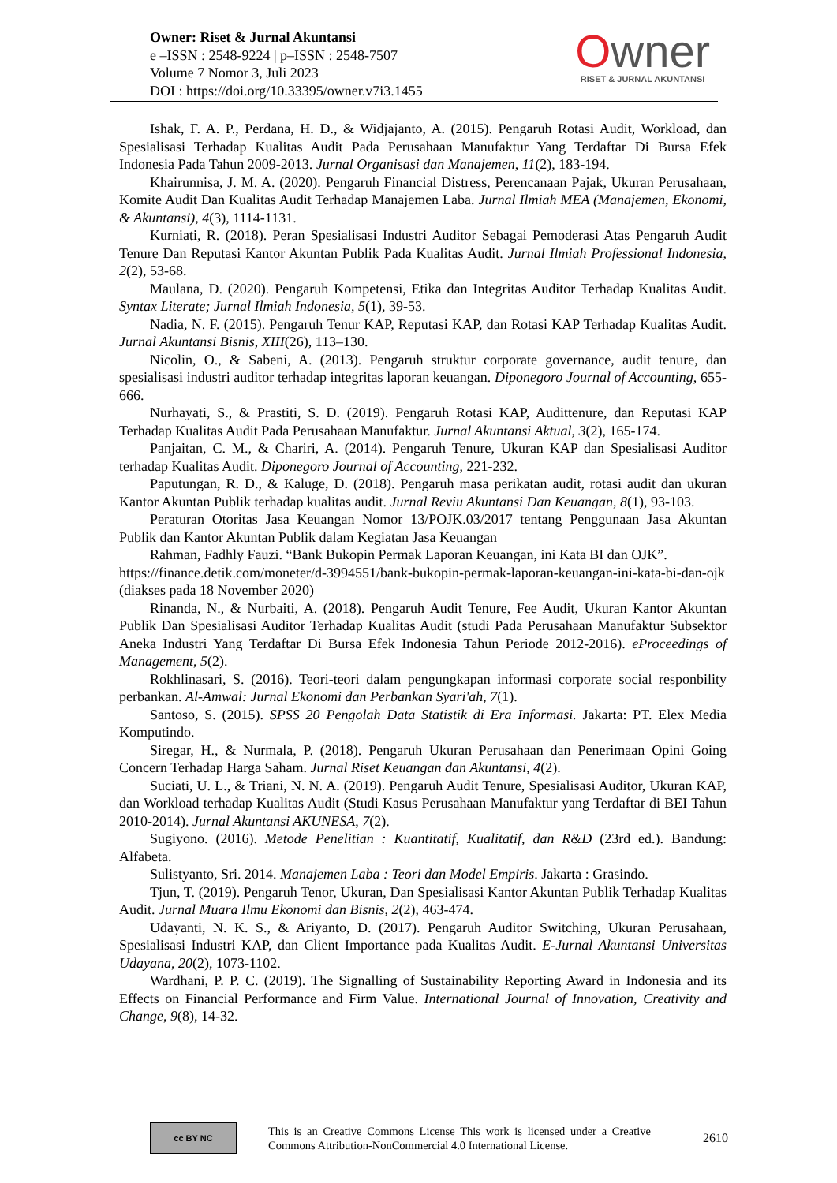Owner: Riset & Jurnal Akuntansi
e –ISSN : 2548-9224 | p–ISSN : 2548-7507
Volume 7 Nomor 3, Juli 2023
DOI : https://doi.org/10.33395/owner.v7i3.1455
Owner
RISET & JURNAL AKUNTANSI
Ishak, F. A. P., Perdana, H. D., & Widjajanto, A. (2015). Pengaruh Rotasi Audit, Workload, dan Spesialisasi Terhadap Kualitas Audit Pada Perusahaan Manufaktur Yang Terdaftar Di Bursa Efek Indonesia Pada Tahun 2009-2013. Jurnal Organisasi dan Manajemen, 11(2), 183-194.
Khairunnisa, J. M. A. (2020). Pengaruh Financial Distress, Perencanaan Pajak, Ukuran Perusahaan, Komite Audit Dan Kualitas Audit Terhadap Manajemen Laba. Jurnal Ilmiah MEA (Manajemen, Ekonomi, & Akuntansi), 4(3), 1114-1131.
Kurniati, R. (2018). Peran Spesialisasi Industri Auditor Sebagai Pemoderasi Atas Pengaruh Audit Tenure Dan Reputasi Kantor Akuntan Publik Pada Kualitas Audit. Jurnal Ilmiah Professional Indonesia, 2(2), 53-68.
Maulana, D. (2020). Pengaruh Kompetensi, Etika dan Integritas Auditor Terhadap Kualitas Audit. Syntax Literate; Jurnal Ilmiah Indonesia, 5(1), 39-53.
Nadia, N. F. (2015). Pengaruh Tenur KAP, Reputasi KAP, dan Rotasi KAP Terhadap Kualitas Audit. Jurnal Akuntansi Bisnis, XIII(26), 113–130.
Nicolin, O., & Sabeni, A. (2013). Pengaruh struktur corporate governance, audit tenure, dan spesialisasi industri auditor terhadap integritas laporan keuangan. Diponegoro Journal of Accounting, 655-666.
Nurhayati, S., & Prastiti, S. D. (2019). Pengaruh Rotasi KAP, Audittenure, dan Reputasi KAP Terhadap Kualitas Audit Pada Perusahaan Manufaktur. Jurnal Akuntansi Aktual, 3(2), 165-174.
Panjaitan, C. M., & Chariri, A. (2014). Pengaruh Tenure, Ukuran KAP dan Spesialisasi Auditor terhadap Kualitas Audit. Diponegoro Journal of Accounting, 221-232.
Paputungan, R. D., & Kaluge, D. (2018). Pengaruh masa perikatan audit, rotasi audit dan ukuran Kantor Akuntan Publik terhadap kualitas audit. Jurnal Reviu Akuntansi Dan Keuangan, 8(1), 93-103.
Peraturan Otoritas Jasa Keuangan Nomor 13/POJK.03/2017 tentang Penggunaan Jasa Akuntan Publik dan Kantor Akuntan Publik dalam Kegiatan Jasa Keuangan
Rahman, Fadhly Fauzi. “Bank Bukopin Permak Laporan Keuangan, ini Kata BI dan OJK”. https://finance.detik.com/moneter/d-3994551/bank-bukopin-permak-laporan-keuangan-ini-kata-bi-dan-ojk (diakses pada 18 November 2020)
Rinanda, N., & Nurbaiti, A. (2018). Pengaruh Audit Tenure, Fee Audit, Ukuran Kantor Akuntan Publik Dan Spesialisasi Auditor Terhadap Kualitas Audit (studi Pada Perusahaan Manufaktur Subsektor Aneka Industri Yang Terdaftar Di Bursa Efek Indonesia Tahun Periode 2012-2016). eProceedings of Management, 5(2).
Rokhlinasari, S. (2016). Teori-teori dalam pengungkapan informasi corporate social responbility perbankan. Al-Amwal: Jurnal Ekonomi dan Perbankan Syari'ah, 7(1).
Santoso, S. (2015). SPSS 20 Pengolah Data Statistik di Era Informasi. Jakarta: PT. Elex Media Komputindo.
Siregar, H., & Nurmala, P. (2018). Pengaruh Ukuran Perusahaan dan Penerimaan Opini Going Concern Terhadap Harga Saham. Jurnal Riset Keuangan dan Akuntansi, 4(2).
Suciati, U. L., & Triani, N. N. A. (2019). Pengaruh Audit Tenure, Spesialisasi Auditor, Ukuran KAP, dan Workload terhadap Kualitas Audit (Studi Kasus Perusahaan Manufaktur yang Terdaftar di BEI Tahun 2010-2014). Jurnal Akuntansi AKUNESA, 7(2).
Sugiyono. (2016). Metode Penelitian : Kuantitatif, Kualitatif, dan R&D (23rd ed.). Bandung: Alfabeta.
Sulistyanto, Sri. 2014. Manajemen Laba : Teori dan Model Empiris. Jakarta : Grasindo.
Tjun, T. (2019). Pengaruh Tenor, Ukuran, Dan Spesialisasi Kantor Akuntan Publik Terhadap Kualitas Audit. Jurnal Muara Ilmu Ekonomi dan Bisnis, 2(2), 463-474.
Udayanti, N. K. S., & Ariyanto, D. (2017). Pengaruh Auditor Switching, Ukuran Perusahaan, Spesialisasi Industri KAP, dan Client Importance pada Kualitas Audit. E-Jurnal Akuntansi Universitas Udayana, 20(2), 1073-1102.
Wardhani, P. P. C. (2019). The Signalling of Sustainability Reporting Award in Indonesia and its Effects on Financial Performance and Firm Value. International Journal of Innovation, Creativity and Change, 9(8), 14-32.
cc BY NC
This is an Creative Commons License This work is licensed under a Creative Commons Attribution-NonCommercial 4.0 International License.
2610